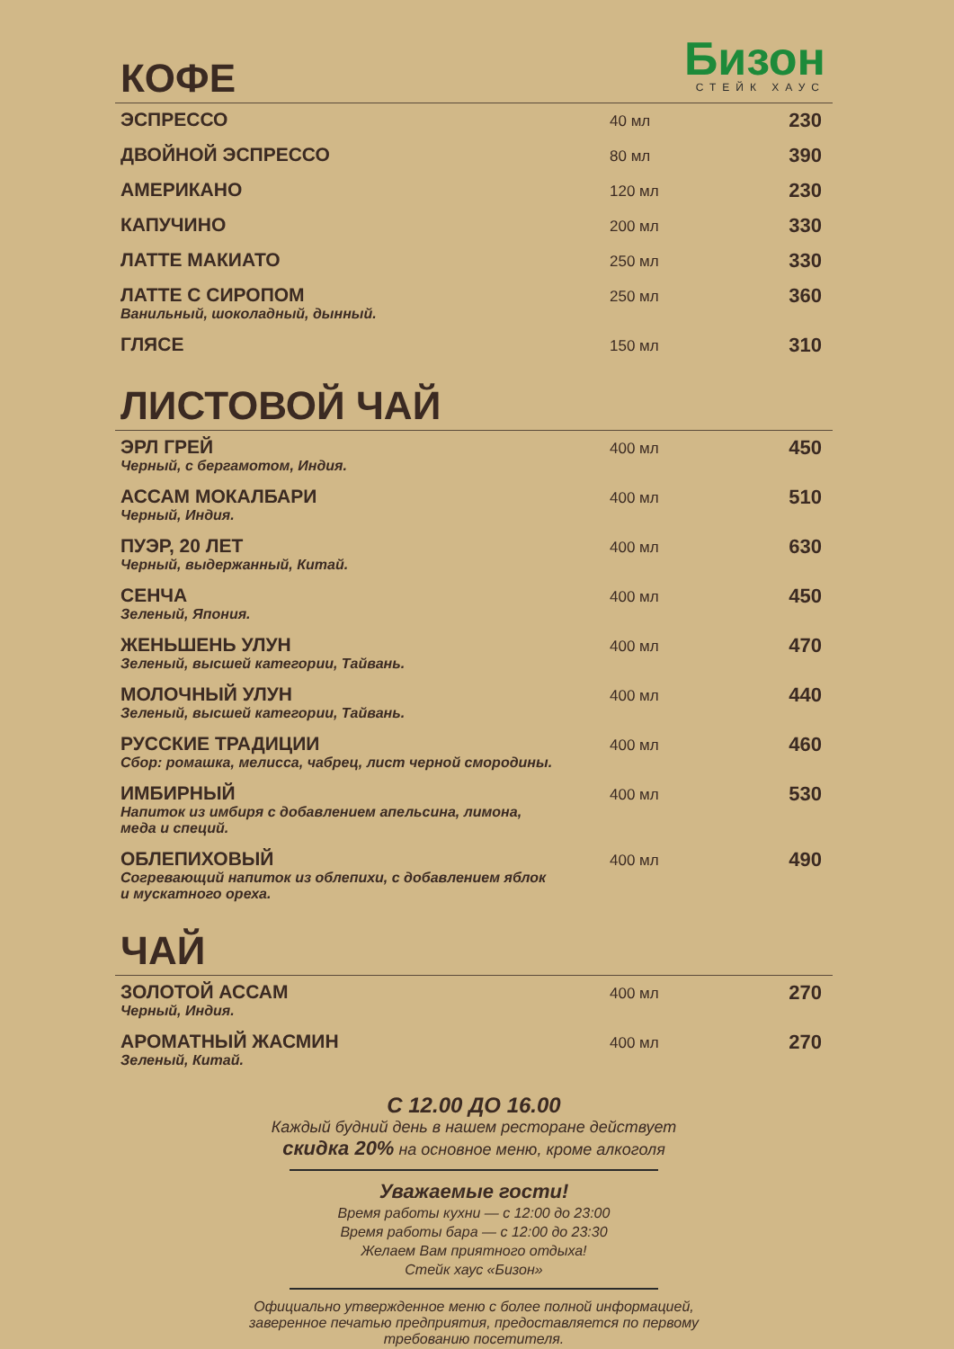Бизон
СТЕЙК ХАУС
КОФЕ
| ЭСПРЕССО | 40 мл | 230 |
| ДВОЙНОЙ ЭСПРЕССО | 80 мл | 390 |
| АМЕРИКАНО | 120 мл | 230 |
| КАПУЧИНО | 200 мл | 330 |
| ЛАТТЕ МАКИАТО | 250 мл | 330 |
| ЛАТТЕ С СИРОПОМ Ванильный, шоколадный, дынный. | 250 мл | 360 |
| ГЛЯСЕ | 150 мл | 310 |
ЛИСТОВОЙ ЧАЙ
| ЭРЛ ГРЕЙ Черный, с бергамотом, Индия. | 400 мл | 450 |
| АССАМ МОКАЛБАРИ Черный, Индия. | 400 мл | 510 |
| ПУЭР, 20 ЛЕТ Черный, выдержанный, Китай. | 400 мл | 630 |
| СЕНЧА Зеленый, Япония. | 400 мл | 450 |
| ЖЕНЬШЕНЬ УЛУН Зеленый, высшей категории, Тайвань. | 400 мл | 470 |
| МОЛОЧНЫЙ УЛУН Зеленый, высшей категории, Тайвань. | 400 мл | 440 |
| РУССКИЕ ТРАДИЦИИ Сбор: ромашка, мелисса, чабрец, лист черной смородины. | 400 мл | 460 |
| ИМБИРНЫЙ Напиток из имбиря с добавлением апельсина, лимона, меда и специй. | 400 мл | 530 |
| ОБЛЕПИХОВЫЙ Согревающий напиток из облепихи, с добавлением яблок и мускатного ореха. | 400 мл | 490 |
ЧАЙ
| ЗОЛОТОЙ АССАМ Черный, Индия. | 400 мл | 270 |
| АРОМАТНЫЙ ЖАСМИН Зеленый, Китай. | 400 мл | 270 |
С 12.00 ДО 16.00
Каждый будний день в нашем ресторане действует
скидка 20% на основное меню, кроме алкоголя
Уважаемые гости!
Время работы кухни — с 12:00 до 23:00
Время работы бара — с 12:00 до 23:30
Желаем Вам приятного отдыха!
Стейк хаус «Бизон»
Официально утвержденное меню с более полной информацией,
заверенное печатью предприятия, предоставляется по первому
требованию посетителя.